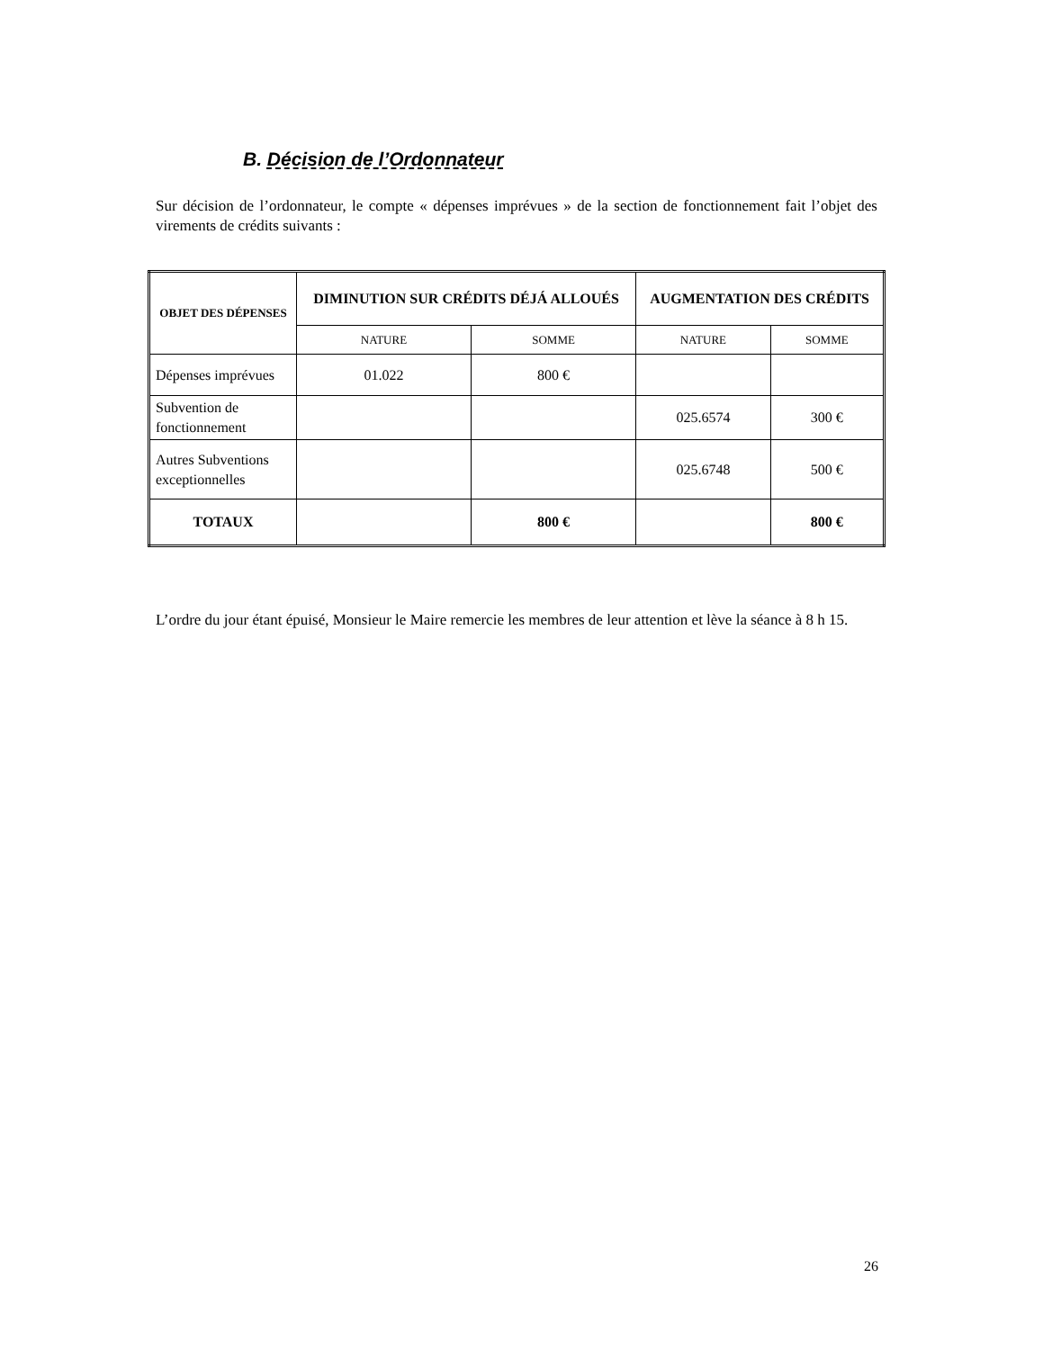B. Décision de l’Ordonnateur
Sur décision de l’ordonnateur, le compte « dépenses imprévues » de la section de fonctionnement fait l’objet des virements de crédits suivants :
| OBJET DES DÉPENSES | DIMINUTION SUR CRÉDITS DÉJÁ ALLOUÉS | | AUGMENTATION DES CRÉDITS | |
| --- | --- | --- | --- | --- |
| | NATURE | SOMME | NATURE | SOMME |
| Dépenses imprévues | 01.022 | 800 € | | |
| Subvention de fonctionnement | | | 025.6574 | 300 € |
| Autres Subventions exceptionnelles | | | 025.6748 | 500 € |
| TOTAUX | | 800 € | | 800 € |
L’ordre du jour étant épuisé, Monsieur le Maire remercie les membres de leur attention et lève la séance à 8 h 15.
26